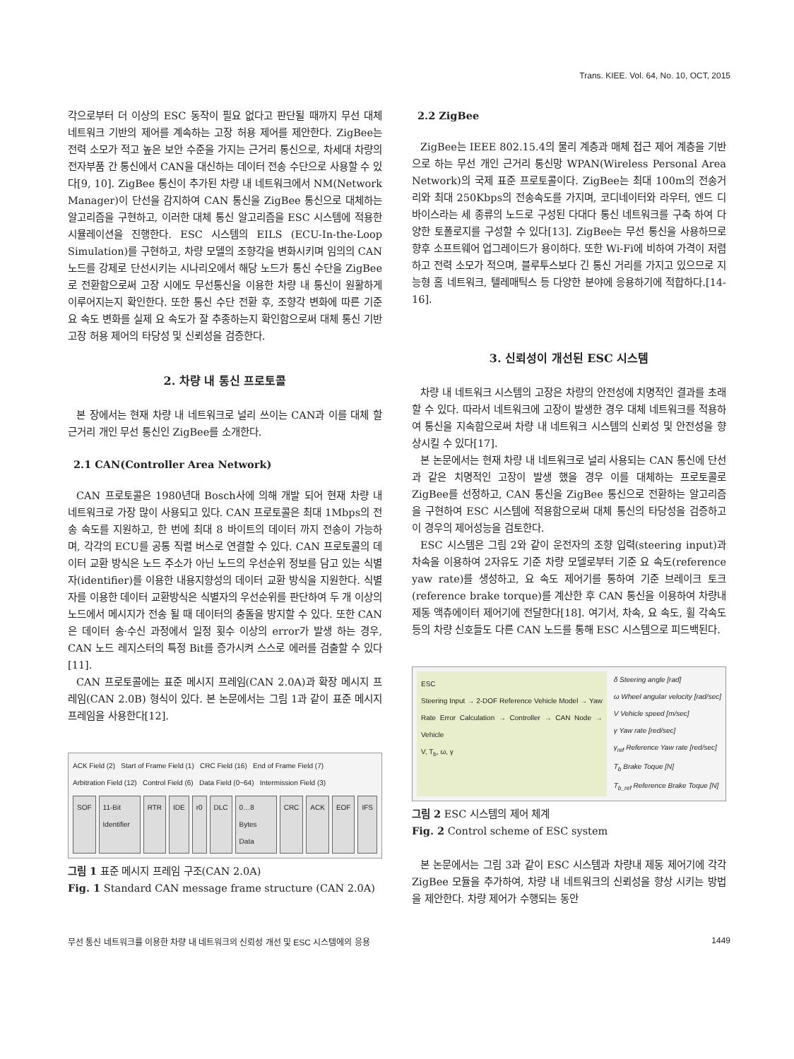Trans. KIEE. Vol. 64, No. 10, OCT, 2015
각으로부터 더 이상의 ESC 동작이 필요 없다고 판단될 때까지 무선 대체 네트워크 기반의 제어를 계속하는 고장 허용 제어를 제안한다. ZigBee는 전력 소모가 적고 높은 보안 수준을 가지는 근거리 통신으로, 차세대 차량의 전자부품 간 통신에서 CAN을 대신하는 데이터 전송 수단으로 사용할 수 있다[9, 10]. ZigBee 통신이 추가된 차량 내 네트워크에서 NM(Network Manager)이 단선을 감지하여 CAN 통신을 ZigBee 통신으로 대체하는 알고리즘을 구현하고, 이러한 대체 통신 알고리즘을 ESC 시스템에 적용한 시뮬레이션을 진행한다. ESC 시스템의 EILS (ECU-In-the-Loop Simulation)를 구현하고, 차량 모델의 조향각을 변화시키며 임의의 CAN 노드를 강제로 단선시키는 시나리오에서 해당 노드가 통신 수단을 ZigBee로 전환함으로써 고장 시에도 무선통신을 이용한 차량 내 통신이 원활하게 이루어지는지 확인한다. 또한 통신 수단 전환 후, 조향각 변화에 따른 기준 요 속도 변화를 실제 요 속도가 잘 추종하는지 확인함으로써 대체 통신 기반 고장 허용 제어의 타당성 및 신뢰성을 검증한다.
2. 차량 내 통신 프로토콜
본 장에서는 현재 차량 내 네트워크로 널리 쓰이는 CAN과 이를 대체 할 근거리 개인 무선 통신인 ZigBee를 소개한다.
2.1 CAN(Controller Area Network)
CAN 프로토콜은 1980년대 Bosch사에 의해 개발 되어 현재 차량 내 네트워크로 가장 많이 사용되고 있다. CAN 프로토콜은 최대 1Mbps의 전송 속도를 지원하고, 한 번에 최대 8 바이트의 데이터 까지 전송이 가능하며, 각각의 ECU를 공통 직렬 버스로 연결할 수 있다. CAN 프로토콜의 데이터 교환 방식은 노드 주소가 아닌 노드의 우선순위 정보를 담고 있는 식별자(identifier)를 이용한 내용지향성의 데이터 교환 방식을 지원한다. 식별자를 이용한 데이터 교환방식은 식별자의 우선순위를 판단하여 두 개 이상의 노드에서 메시지가 전송 될 때 데이터의 충돌을 방지할 수 있다. 또한 CAN은 데이터 송·수신 과정에서 일정 횟수 이상의 error가 발생 하는 경우, CAN 노드 레지스터의 특정 Bit를 증가시켜 스스로 에러를 검출할 수 있다[11].
CAN 프로토콜에는 표준 메시지 프레임(CAN 2.0A)과 확장 메시지 프레임(CAN 2.0B) 형식이 있다. 본 논문에서는 그림 1과 같이 표준 메시지 프레임을 사용한다[12].
ACK Field (2) Start of Frame Field (1) CRC Field (16) End of Frame Field (7)
Arbitration Field (12) Control Field (6) Data Field (0~64) Intermission Field (3)
SOF 11-Bit Identifier RTR IDE r0 DLC 0…8 Bytes Data CRC ACK EOF IFS
그림 1 표준 메시지 프레임 구조(CAN 2.0A)
Fig. 1 Standard CAN message frame structure (CAN 2.0A)
2.2 ZigBee
ZigBee는 IEEE 802.15.4의 물리 계층과 매체 접근 제어 계층을 기반으로 하는 무선 개인 근거리 통신망 WPAN(Wireless Personal Area Network)의 국제 표준 프로토콜이다. ZigBee는 최대 100m의 전송거리와 최대 250Kbps의 전송속도를 가지며, 코디네이터와 라우터, 엔드 디바이스라는 세 종류의 노드로 구성된 다대다 통신 네트워크를 구축 하여 다양한 토폴로지를 구성할 수 있다[13]. ZigBee는 무선 통신을 사용하므로 향후 소프트웨어 업그레이드가 용이하다. 또한 Wi-Fi에 비하여 가격이 저렴하고 전력 소모가 적으며, 블루투스보다 긴 통신 거리를 가지고 있으므로 지능형 홈 네트워크, 텔레매틱스 등 다양한 분야에 응용하기에 적합하다.[14-16].
3. 신뢰성이 개선된 ESC 시스템
차량 내 네트워크 시스템의 고장은 차량의 안전성에 치명적인 결과를 초래할 수 있다. 따라서 네트워크에 고장이 발생한 경우 대체 네트워크를 적용하여 통신을 지속함으로써 차량 내 네트워크 시스템의 신뢰성 및 안전성을 향상시킬 수 있다[17].
본 논문에서는 현재 차량 내 네트워크로 널리 사용되는 CAN 통신에 단선과 같은 치명적인 고장이 발생 했을 경우 이를 대체하는 프로토콜로 ZigBee를 선정하고, CAN 통신을 ZigBee 통신으로 전환하는 알고리즘을 구현하여 ESC 시스템에 적용함으로써 대체 통신의 타당성을 검증하고 이 경우의 제어성능을 검토한다.
ESC 시스템은 그림 2와 같이 운전자의 조향 입력(steering input)과 차속을 이용하여 2자유도 기준 차량 모델로부터 기준 요 속도(reference yaw rate)를 생성하고, 요 속도 제어기를 통하여 기준 브레이크 토크(reference brake torque)를 계산한 후 CAN 통신을 이용하여 차량내 제동 액츄에이터 제어기에 전달한다[18]. 여기서, 차속, 요 속도, 휠 각속도 등의 차량 신호들도 다른 CAN 노드를 통해 ESC 시스템으로 피드백된다.
ESC
Steering Input → 2-DOF Reference Vehicle Model → Yaw Rate Error Calculation → Controller → CAN Node → Vehicle
V, T<sub>b</sub>, ω, γ
δ Steering angle [rad]
ω Wheel angular velocity [rad/sec]
V Vehicle speed [m/sec]
γ Yaw rate [red/sec]
γ<sub>ref</sub> Reference Yaw rate [red/sec]
T<sub>b</sub> Brake Toque [N]
T<sub>b_ref</sub> Reference Brake Toque [N]
그림 2 ESC 시스템의 제어 체계
Fig. 2 Control scheme of ESC system
본 논문에서는 그림 3과 같이 ESC 시스템과 차량내 제동 제어기에 각각 ZigBee 모듈을 추가하여, 차량 내 네트워크의 신뢰성을 향상 시키는 방법을 제안한다. 차량 제어가 수행되는 동안
무선 통신 네트워크를 이용한 차량 내 네트워크의 신뢰성 개선 및 ESC 시스템에의 응용 1449